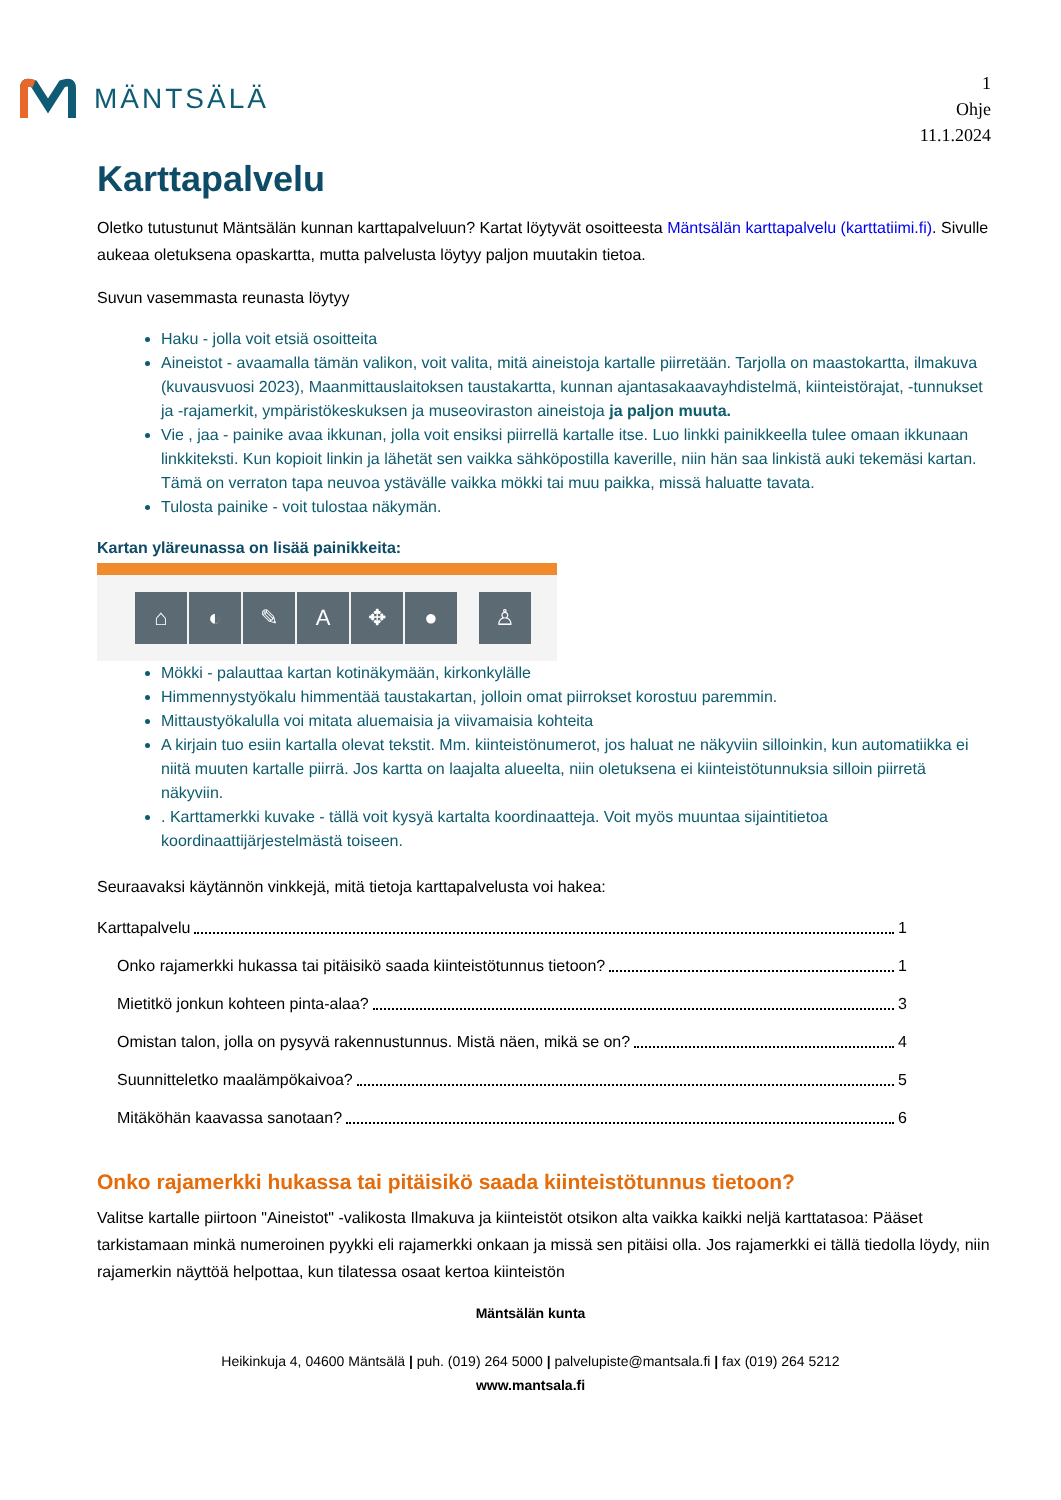MÄNTSÄLÄ
1
Ohje
11.1.2024
Karttapalvelu
Oletko tutustunut Mäntsälän kunnan karttapalveluun? Kartat löytyvät osoitteesta Mäntsälän karttapalvelu (karttatiimi.fi). Sivulle aukeaa oletuksena opaskartta, mutta palvelusta löytyy paljon muutakin tietoa.
Suvun vasemmasta reunasta löytyy
Haku - jolla voit etsiä osoitteita
Aineistot - avaamalla tämän valikon, voit valita, mitä aineistoja kartalle piirretään. Tarjolla on maastokartta, ilmakuva (kuvausvuosi 2023), Maanmittauslaitoksen taustakartta, kunnan ajantasakaavayhdistelmä, kiinteistörajat, -tunnukset ja -rajamerkit, ympäristökeskuksen ja museoviraston aineistoja ja paljon muuta.
Vie , jaa - painike avaa ikkunan, jolla voit ensiksi piirrellä kartalle itse. Luo linkki painikkeella tulee omaan ikkunaan linkkiteksti. Kun kopioit linkin ja lähetät sen vaikka sähköpostilla kaverille, niin hän saa linkistä auki tekemäsi kartan. Tämä on verraton tapa neuvoa ystävälle vaikka mökki tai muu paikka, missä haluatte tavata.
Tulosta painike - voit tulostaa näkymän.
Kartan yläreunassa on lisää painikkeita:
⌂ ◐ ✎ A ✥ ● ♙
Mökki - palauttaa kartan kotinäkymään, kirkonkylälle
Himmennystyökalu himmentää taustakartan, jolloin omat piirrokset korostuu paremmin.
Mittaustyökalulla voi mitata aluemaisia ja viivamaisia kohteita
A kirjain tuo esiin kartalla olevat tekstit. Mm. kiinteistönumerot, jos haluat ne näkyviin silloinkin, kun automatiikka ei niitä muuten kartalle piirrä. Jos kartta on laajalta alueelta, niin oletuksena ei kiinteistötunnuksia silloin piirretä näkyviin.
. Karttamerkki kuvake - tällä voit kysyä kartalta koordinaatteja. Voit myös muuntaa sijaintitietoa koordinaattijärjestelmästä toiseen.
Seuraavaksi käytännön vinkkejä, mitä tietoja karttapalvelusta voi hakea:
Karttapalvelu 1
Onko rajamerkki hukassa tai pitäisikö saada kiinteistötunnus tietoon? 1
Mietitkö jonkun kohteen pinta-alaa? 3
Omistan talon, jolla on pysyvä rakennustunnus. Mistä näen, mikä se on? 4
Suunnitteletko maalämpökaivoa? 5
Mitäköhän kaavassa sanotaan? 6
Onko rajamerkki hukassa tai pitäisikö saada kiinteistötunnus tietoon?
Valitse kartalle piirtoon "Aineistot" -valikosta Ilmakuva ja kiinteistöt otsikon alta vaikka kaikki neljä karttatasoa: Pääset tarkistamaan minkä numeroinen pyykki eli rajamerkki onkaan ja missä sen pitäisi olla. Jos rajamerkki ei tällä tiedolla löydy, niin rajamerkin näyttöä helpottaa, kun tilatessa osaat kertoa kiinteistön
Mäntsälän kunta
Heikinkuja 4, 04600 Mäntsälä | puh. (019) 264 5000 | palvelupiste@mantsala.fi | fax (019) 264 5212
www.mantsala.fi